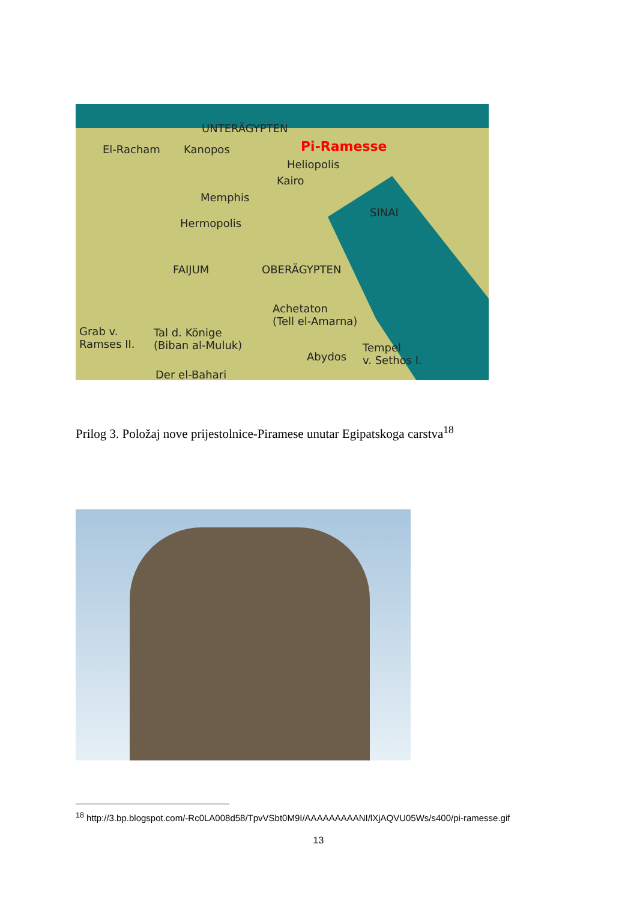UNTERÄGYPTEN
El-Racham Kanopos Pi-Ramesse
Heliopolis
Kairo
Memphis
Hermopolis
SINAI
FAIJUM OBERÄGYPTEN
Achetaton
(Tell el-Amarna)
Grab v.
Ramses II.
Tal d. Könige
(Biban al-Muluk)
Abydos
Tempel
v. Sethos I.
Der el-Bahari
Prilog 3. Položaj nove prijestolnice-Piramese unutar Egipatskoga carstva<sup>18</sup>
<sup>18</sup> http://3.bp.blogspot.com/-Rc0LA008d58/TpvVSbt0M9I/AAAAAAAAANI/lXjAQVU05Ws/s400/pi-ramesse.gif
13